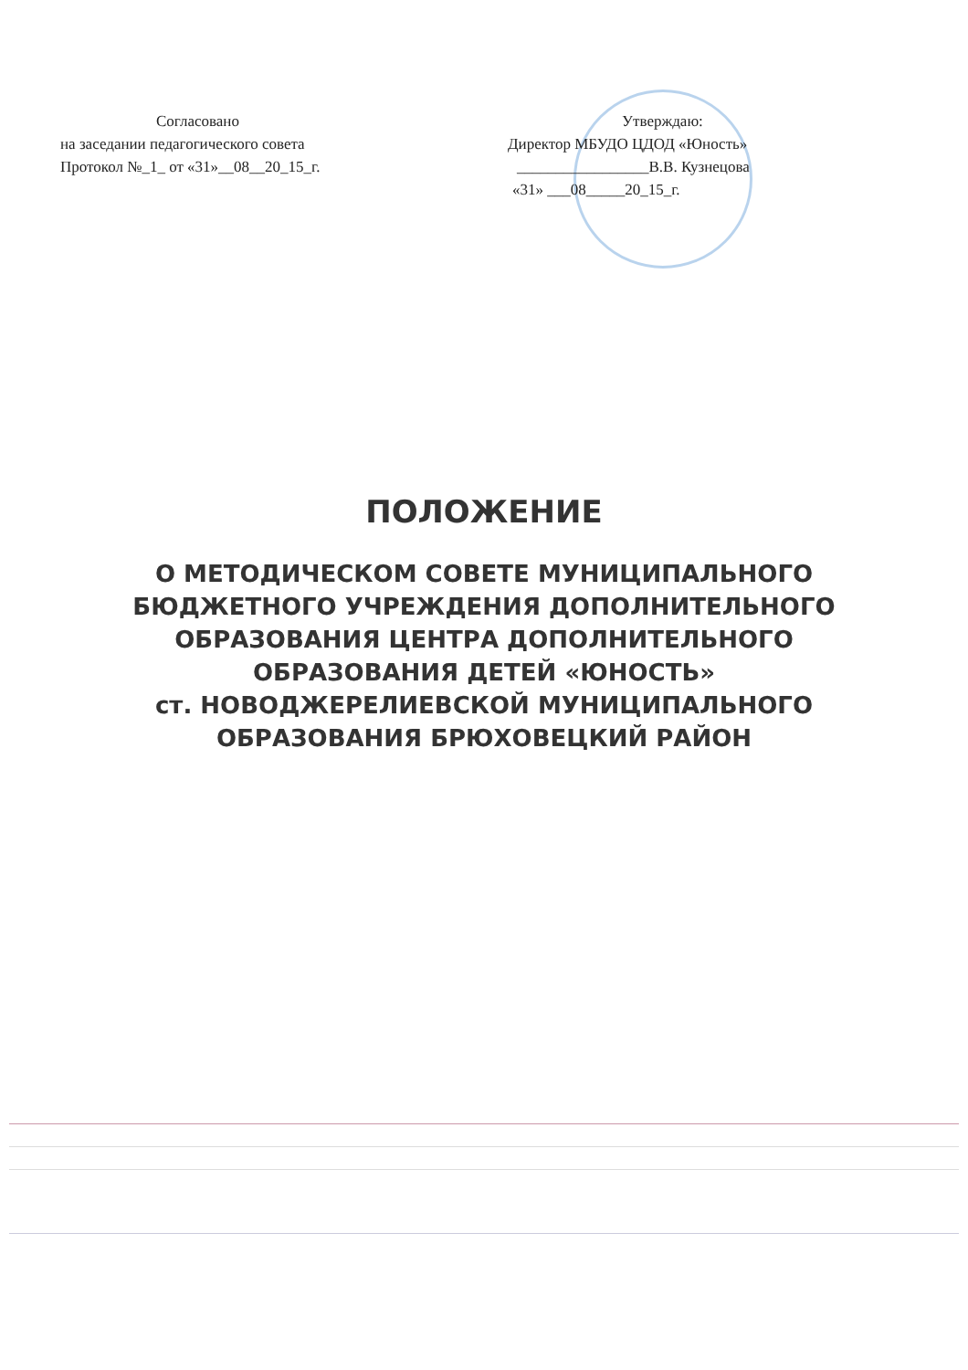Согласовано
на заседании педагогического совета
Протокол №_1_ от «31»__08__20_15_г.
Утверждаю:
Директор МБУДО ЦДОД «Юность»
_________________В.В. Кузнецова
«31» ___08_____20_15_г.
ПОЛОЖЕНИЕ
О МЕТОДИЧЕСКОМ СОВЕТЕ МУНИЦИПАЛЬНОГО
БЮДЖЕТНОГО УЧРЕЖДЕНИЯ ДОПОЛНИТЕЛЬНОГО
ОБРАЗОВАНИЯ ЦЕНТРА ДОПОЛНИТЕЛЬНОГО
ОБРАЗОВАНИЯ ДЕТЕЙ «ЮНОСТЬ»
ст. НОВОДЖЕРЕЛИЕВСКОЙ МУНИЦИПАЛЬНОГО
ОБРАЗОВАНИЯ БРЮХОВЕЦКИЙ РАЙОН